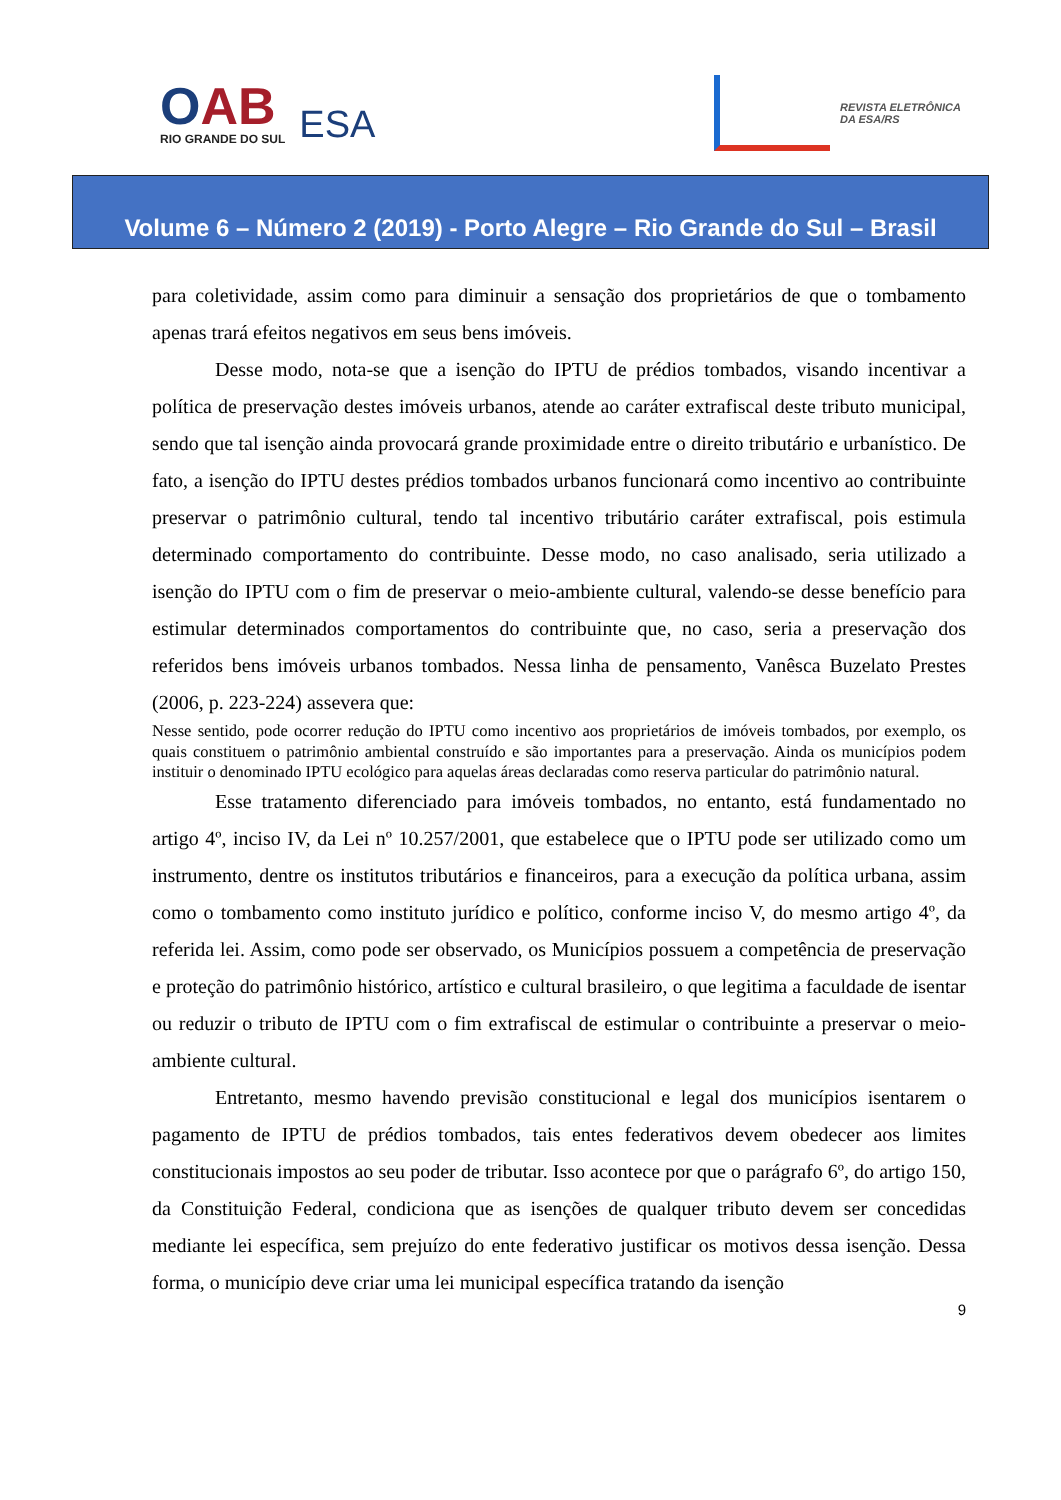OAB
RIO GRANDE DO SUL
ESA
REVISTA ELETRÔNICA
DA ESA/RS
Volume 6 – Número 2 (2019) - Porto Alegre – Rio Grande do Sul – Brasil
para coletividade, assim como para diminuir a sensação dos proprietários de que o tombamento apenas trará efeitos negativos em seus bens imóveis.
Desse modo, nota-se que a isenção do IPTU de prédios tombados, visando incentivar a política de preservação destes imóveis urbanos, atende ao caráter extrafiscal deste tributo municipal, sendo que tal isenção ainda provocará grande proximidade entre o direito tributário e urbanístico. De fato, a isenção do IPTU destes prédios tombados urbanos funcionará como incentivo ao contribuinte preservar o patrimônio cultural, tendo tal incentivo tributário caráter extrafiscal, pois estimula determinado comportamento do contribuinte. Desse modo, no caso analisado, seria utilizado a isenção do IPTU com o fim de preservar o meio-ambiente cultural, valendo-se desse benefício para estimular determinados comportamentos do contribuinte que, no caso, seria a preservação dos referidos bens imóveis urbanos tombados. Nessa linha de pensamento, Vanêsca Buzelato Prestes (2006, p. 223-224) assevera que:
Nesse sentido, pode ocorrer redução do IPTU como incentivo aos proprietários de imóveis tombados, por exemplo, os quais constituem o patrimônio ambiental construído e são importantes para a preservação. Ainda os municípios podem instituir o denominado IPTU ecológico para aquelas áreas declaradas como reserva particular do patrimônio natural.
Esse tratamento diferenciado para imóveis tombados, no entanto, está fundamentado no artigo 4º, inciso IV, da Lei nº 10.257/2001, que estabelece que o IPTU pode ser utilizado como um instrumento, dentre os institutos tributários e financeiros, para a execução da política urbana, assim como o tombamento como instituto jurídico e político, conforme inciso V, do mesmo artigo 4º, da referida lei. Assim, como pode ser observado, os Municípios possuem a competência de preservação e proteção do patrimônio histórico, artístico e cultural brasileiro, o que legitima a faculdade de isentar ou reduzir o tributo de IPTU com o fim extrafiscal de estimular o contribuinte a preservar o meio-ambiente cultural.
Entretanto, mesmo havendo previsão constitucional e legal dos municípios isentarem o pagamento de IPTU de prédios tombados, tais entes federativos devem obedecer aos limites constitucionais impostos ao seu poder de tributar. Isso acontece por que o parágrafo 6º, do artigo 150, da Constituição Federal, condiciona que as isenções de qualquer tributo devem ser concedidas mediante lei específica, sem prejuízo do ente federativo justificar os motivos dessa isenção. Dessa forma, o município deve criar uma lei municipal específica tratando da isenção
9